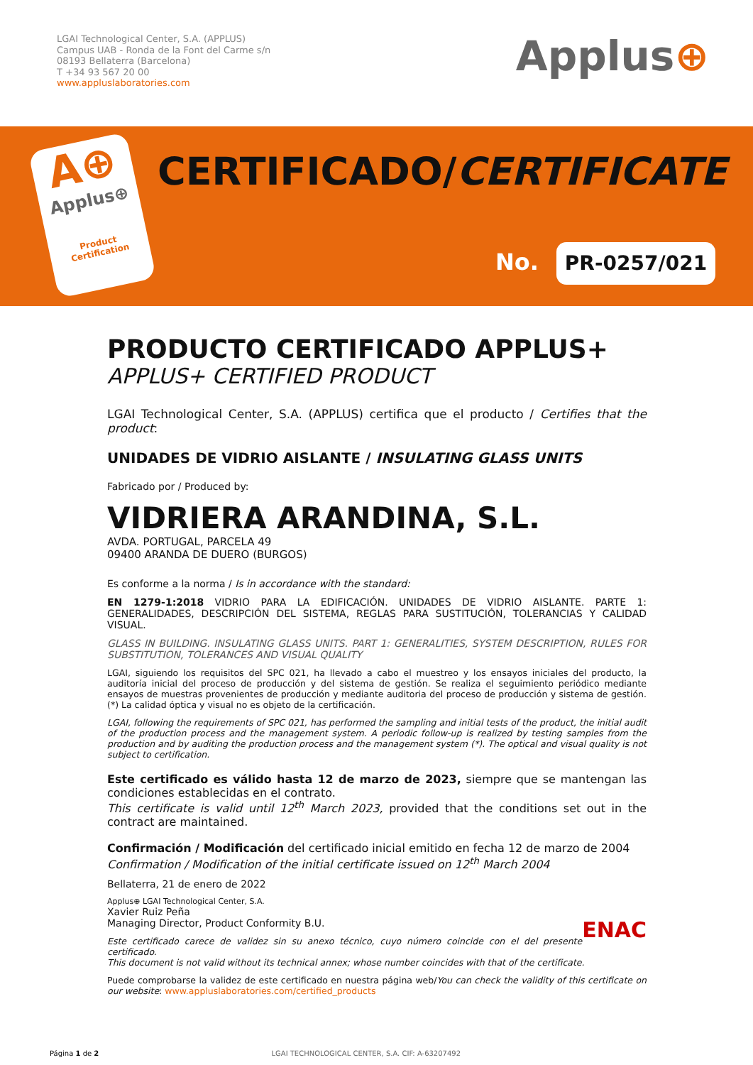LGAI Technological Center, S.A. (APPLUS)
Campus UAB - Ronda de la Font del Carme s/n
08193 Bellaterra (Barcelona)
T +34 93 567 20 00
www.appluslaboratories.com
Applus⊕
A⊕
Applus⊕
Product
Certification
CERTIFICADO/CERTIFICATE
No. PR-0257/021
PRODUCTO CERTIFICADO APPLUS+
APPLUS+ CERTIFIED PRODUCT
LGAI Technological Center, S.A. (APPLUS) certifica que el producto / Certifies that the product:
UNIDADES DE VIDRIO AISLANTE / INSULATING GLASS UNITS
Fabricado por / Produced by:
VIDRIERA ARANDINA, S.L.
AVDA. PORTUGAL, PARCELA 49
09400 ARANDA DE DUERO (BURGOS)
Es conforme a la norma / Is in accordance with the standard:
EN 1279-1:2018 VIDRIO PARA LA EDIFICACIÓN. UNIDADES DE VIDRIO AISLANTE. PARTE 1: GENERALIDADES, DESCRIPCIÓN DEL SISTEMA, REGLAS PARA SUSTITUCIÓN, TOLERANCIAS Y CALIDAD VISUAL.
GLASS IN BUILDING. INSULATING GLASS UNITS. PART 1: GENERALITIES, SYSTEM DESCRIPTION, RULES FOR SUBSTITUTION, TOLERANCES AND VISUAL QUALITY
LGAI, siguiendo los requisitos del SPC 021, ha llevado a cabo el muestreo y los ensayos iniciales del producto, la auditoría inicial del proceso de producción y del sistema de gestión. Se realiza el seguimiento periódico mediante ensayos de muestras provenientes de producción y mediante auditoria del proceso de producción y sistema de gestión. (*) La calidad óptica y visual no es objeto de la certificación.
LGAI, following the requirements of SPC 021, has performed the sampling and initial tests of the product, the initial audit of the production process and the management system. A periodic follow-up is realized by testing samples from the production and by auditing the production process and the management system (*). The optical and visual quality is not subject to certification.
Este certificado es válido hasta 12 de marzo de 2023, siempre que se mantengan las condiciones establecidas en el contrato.
This certificate is valid until 12<sup>th</sup> March 2023, provided that the conditions set out in the contract are maintained.
Confirmación / Modificación del certificado inicial emitido en fecha 12 de marzo de 2004
Confirmation / Modification of the initial certificate issued on 12<sup>th</sup> March 2004
Bellaterra, 21 de enero de 2022
Applus⊕ LGAI Technological Center, S.A.
Xavier Ruiz Peña
Managing Director, Product Conformity B.U. ENAC
Este certificado carece de validez sin su anexo técnico, cuyo número coincide con el del presente certificado.
This document is not valid without its technical annex; whose number coincides with that of the certificate.
Puede comprobarse la validez de este certificado en nuestra página web/You can check the validity of this certificate on our website: www.appluslaboratories.com/certified_products
Página 1 de 2 LGAI TECHNOLOGICAL CENTER, S.A. CIF: A-63207492